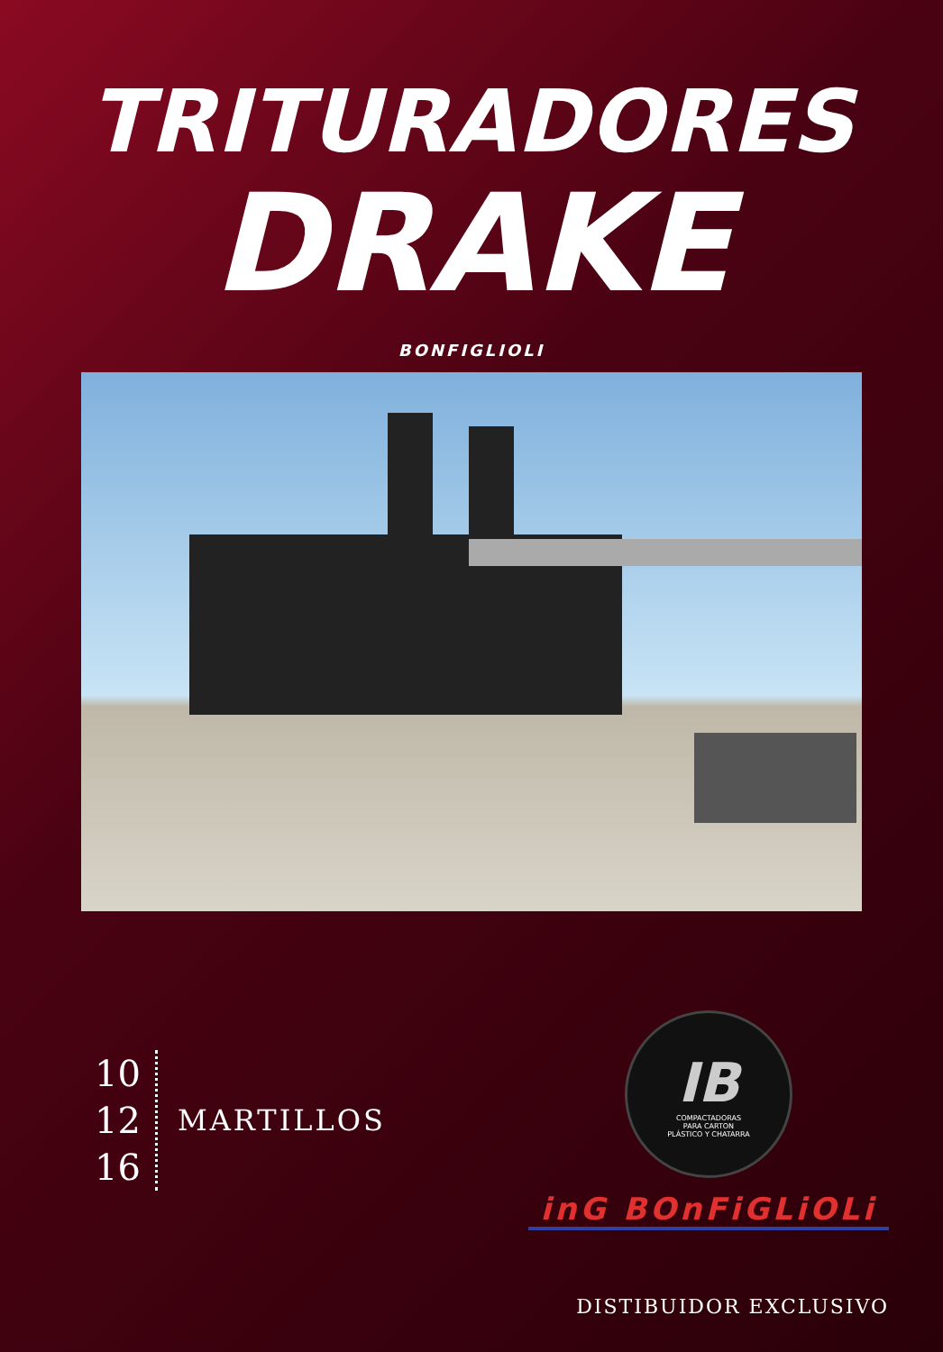TRITURADORES
DRAKE
BONFIGLIOLI
10
12
16
MARTILLOS
IB
COMPACTADORAS
PARA CARTON
PLÁSTICO Y CHATARRA
inG BOnFiGLiOLi
DISTIBUIDOR EXCLUSIVO